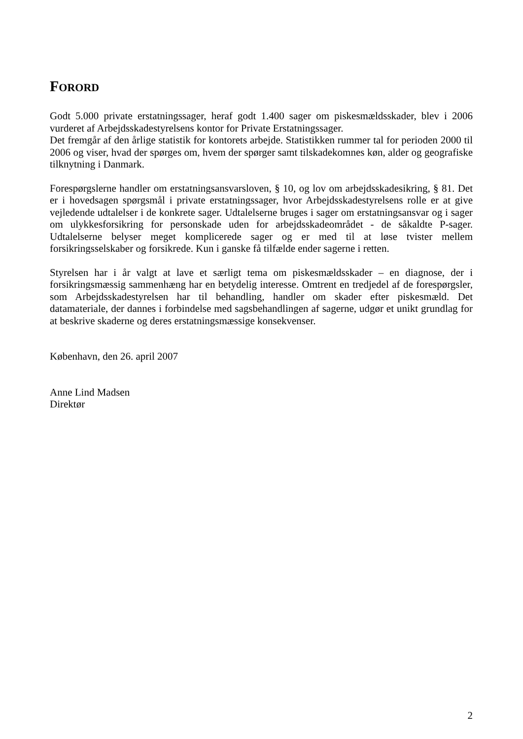FORORD
Godt 5.000 private erstatningssager, heraf godt 1.400 sager om piskesmældsskader, blev i 2006 vurderet af Arbejdsskadestyrelsens kontor for Private Erstatningssager.
Det fremgår af den årlige statistik for kontorets arbejde. Statistikken rummer tal for perioden 2000 til 2006 og viser, hvad der spørges om, hvem der spørger samt tilskadekomnes køn, alder og geografiske tilknytning i Danmark.
Forespørgslerne handler om erstatningsansvarsloven, § 10, og lov om arbejdsskadesikring, § 81. Det er i hovedsagen spørgsmål i private erstatningssager, hvor Arbejdsskadestyrelsens rolle er at give vejledende udtalelser i de konkrete sager. Udtalelserne bruges i sager om erstatningsansvar og i sager om ulykkesforsikring for personskade uden for arbejdsskadeområdet - de såkaldte P-sager. Udtalelserne belyser meget komplicerede sager og er med til at løse tvister mellem forsikringsselskaber og forsikrede. Kun i ganske få tilfælde ender sagerne i retten.
Styrelsen har i år valgt at lave et særligt tema om piskesmældsskader – en diagnose, der i forsikringsmæssig sammenhæng har en betydelig interesse. Omtrent en tredjedel af de forespørgsler, som Arbejdsskadestyrelsen har til behandling, handler om skader efter piskesmæld. Det datamateriale, der dannes i forbindelse med sagsbehandlingen af sagerne, udgør et unikt grundlag for at beskrive skaderne og deres erstatningsmæssige konsekvenser.
København, den 26. april 2007
Anne Lind Madsen
Direktør
2